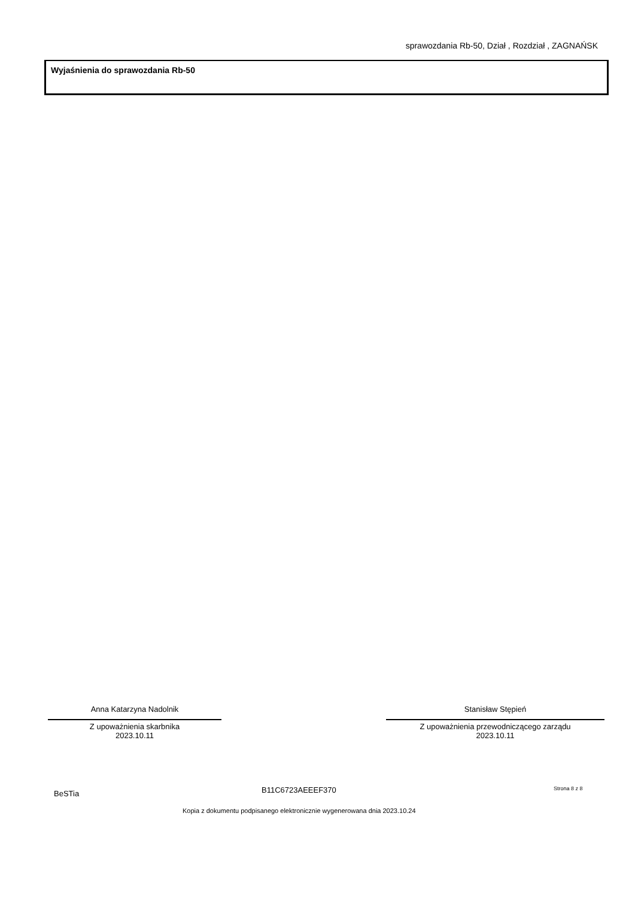sprawozdania Rb-50, Dział , Rozdział , ZAGNAŃSK
Wyjaśnienia do sprawozdania Rb-50
Anna Katarzyna Nadolnik
Z upoważnienia skarbnika
2023.10.11
Stanisław Stępień
Z upoważnienia przewodniczącego zarządu
2023.10.11
BeSTia B11C6723AEEEF370 Strona 8 z 8
Kopia z dokumentu podpisanego elektronicznie wygenerowana dnia 2023.10.24